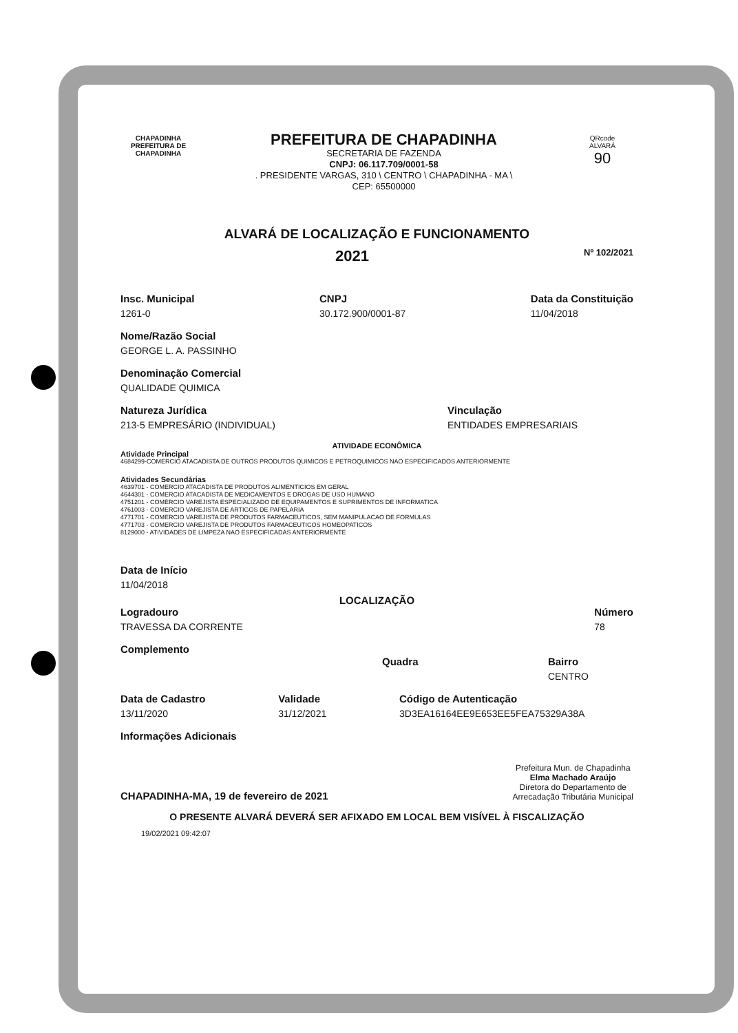CHAPADINHA
PREFEITURA DE CHAPADINHA
PREFEITURA DE CHAPADINHA
SECRETARIA DE FAZENDA
CNPJ: 06.117.709/0001-58
. PRESIDENTE VARGAS, 310 \ CENTRO \ CHAPADINHA - MA \
CEP: 65500000
QRcode
ALVARÁ
90
ALVARÁ DE LOCALIZAÇÃO E FUNCIONAMENTO
2021 Nº 102/2021
Insc. Municipal
1261-0
CNPJ
30.172.900/0001-87
Data da Constituição
11/04/2018
Nome/Razão Social
GEORGE L. A. PASSINHO
Denominação Comercial
QUALIDADE QUIMICA
Natureza Jurídica
213-5 EMPRESÁRIO (INDIVIDUAL)
Vinculação
ENTIDADES EMPRESARIAIS
ATIVIDADE ECONÔMICA
Atividade Principal
4684299-COMERCIO ATACADISTA DE OUTROS PRODUTOS QUIMICOS E PETROQUIMICOS NAO ESPECIFICADOS ANTERIORMENTE
Atividades Secundárias
4639701 - COMERCIO ATACADISTA DE PRODUTOS ALIMENTICIOS EM GERAL
4644301 - COMERCIO ATACADISTA DE MEDICAMENTOS E DROGAS DE USO HUMANO
4751201 - COMERCIO VAREJISTA ESPECIALIZADO DE EQUIPAMENTOS E SUPRIMENTOS DE INFORMATICA
4761003 - COMERCIO VAREJISTA DE ARTIGOS DE PAPELARIA
4771701 - COMERCIO VAREJISTA DE PRODUTOS FARMACEUTICOS, SEM MANIPULACAO DE FORMULAS
4771703 - COMERCIO VAREJISTA DE PRODUTOS FARMACEUTICOS HOMEOPATICOS
8129000 - ATIVIDADES DE LIMPEZA NAO ESPECIFICADAS ANTERIORMENTE
Data de Início
11/04/2018
LOCALIZAÇÃO
Logradouro
TRAVESSA DA CORRENTE
Complemento
Número
78
Quadra Bairro
CENTRO
Data de Cadastro
13/11/2020
Validade
31/12/2021
Código de Autenticação
3D3EA16164EE9E653EE5FEA75329A38A
Informações Adicionais
CHAPADINHA-MA, 19 de fevereiro de 2021
Prefeitura Mun. de Chapadinha
Elma Machado Araújo
Diretora do Departamento de
Arrecadação Tributária Municipal
O PRESENTE ALVARÁ DEVERÁ SER AFIXADO EM LOCAL BEM VISÍVEL À FISCALIZAÇÃO
19/02/2021 09:42:07